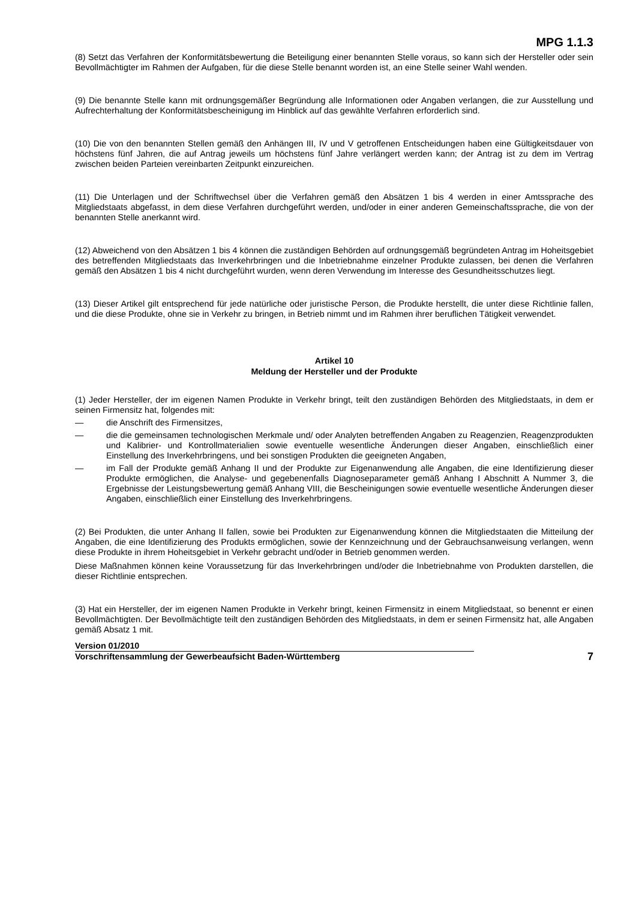MPG 1.1.3
(8) Setzt das Verfahren der Konformitätsbewertung die Beteiligung einer benannten Stelle voraus, so kann sich der Hersteller oder sein Bevollmächtigter im Rahmen der Aufgaben, für die diese Stelle benannt worden ist, an eine Stelle seiner Wahl wenden.
(9) Die benannte Stelle kann mit ordnungsgemäßer Begründung alle Informationen oder Angaben verlangen, die zur Ausstellung und Aufrechterhaltung der Konformitätsbescheinigung im Hinblick auf das gewählte Verfahren erforderlich sind.
(10) Die von den benannten Stellen gemäß den Anhängen III, IV und V getroffenen Entscheidungen haben eine Gültigkeitsdauer von höchstens fünf Jahren, die auf Antrag jeweils um höchstens fünf Jahre verlängert werden kann; der Antrag ist zu dem im Vertrag zwischen beiden Parteien vereinbarten Zeitpunkt einzureichen.
(11) Die Unterlagen und der Schriftwechsel über die Verfahren gemäß den Absätzen 1 bis 4 werden in einer Amtssprache des Mitgliedstaats abgefasst, in dem diese Verfahren durchgeführt werden, und/oder in einer anderen Gemeinschaftssprache, die von der benannten Stelle anerkannt wird.
(12) Abweichend von den Absätzen 1 bis 4 können die zuständigen Behörden auf ordnungsgemäß begründeten Antrag im Hoheitsgebiet des betreffenden Mitgliedstaats das Inverkehrbringen und die Inbetriebnahme einzelner Produkte zulassen, bei denen die Verfahren gemäß den Absätzen 1 bis 4 nicht durchgeführt wurden, wenn deren Verwendung im Interesse des Gesundheitsschutzes liegt.
(13) Dieser Artikel gilt entsprechend für jede natürliche oder juristische Person, die Produkte herstellt, die unter diese Richtlinie fallen, und die diese Produkte, ohne sie in Verkehr zu bringen, in Betrieb nimmt und im Rahmen ihrer beruflichen Tätigkeit verwendet.
Artikel 10
Meldung der Hersteller und der Produkte
(1) Jeder Hersteller, der im eigenen Namen Produkte in Verkehr bringt, teilt den zuständigen Behörden des Mitgliedstaats, in dem er seinen Firmensitz hat, folgendes mit:
— die Anschrift des Firmensitzes,
— die die gemeinsamen technologischen Merkmale und/ oder Analyten betreffenden Angaben zu Reagenzien, Reagenzprodukten und Kalibrier- und Kontrollmaterialien sowie eventuelle wesentliche Änderungen dieser Angaben, einschließlich einer Einstellung des Inverkehrbringens, und bei sonstigen Produkten die geeigneten Angaben,
— im Fall der Produkte gemäß Anhang II und der Produkte zur Eigenanwendung alle Angaben, die eine Identifizierung dieser Produkte ermöglichen, die Analyse- und gegebenenfalls Diagnoseparameter gemäß Anhang I Abschnitt A Nummer 3, die Ergebnisse der Leistungsbewertung gemäß Anhang VIII, die Bescheinigungen sowie eventuelle wesentliche Änderungen dieser Angaben, einschließlich einer Einstellung des Inverkehrbringens.
(2) Bei Produkten, die unter Anhang II fallen, sowie bei Produkten zur Eigenanwendung können die Mitgliedstaaten die Mitteilung der Angaben, die eine Identifizierung des Produkts ermöglichen, sowie der Kennzeichnung und der Gebrauchsanweisung verlangen, wenn diese Produkte in ihrem Hoheitsgebiet in Verkehr gebracht und/oder in Betrieb genommen werden.
Diese Maßnahmen können keine Voraussetzung für das Inverkehrbringen und/oder die Inbetriebnahme von Produkten darstellen, die dieser Richtlinie entsprechen.
(3) Hat ein Hersteller, der im eigenen Namen Produkte in Verkehr bringt, keinen Firmensitz in einem Mitgliedstaat, so benennt er einen Bevollmächtigten. Der Bevollmächtigte teilt den zuständigen Behörden des Mitgliedstaats, in dem er seinen Firmensitz hat, alle Angaben gemäß Absatz 1 mit.
Version 01/2010
Vorschriftensammlung der Gewerbeaufsicht Baden-Württemberg
7